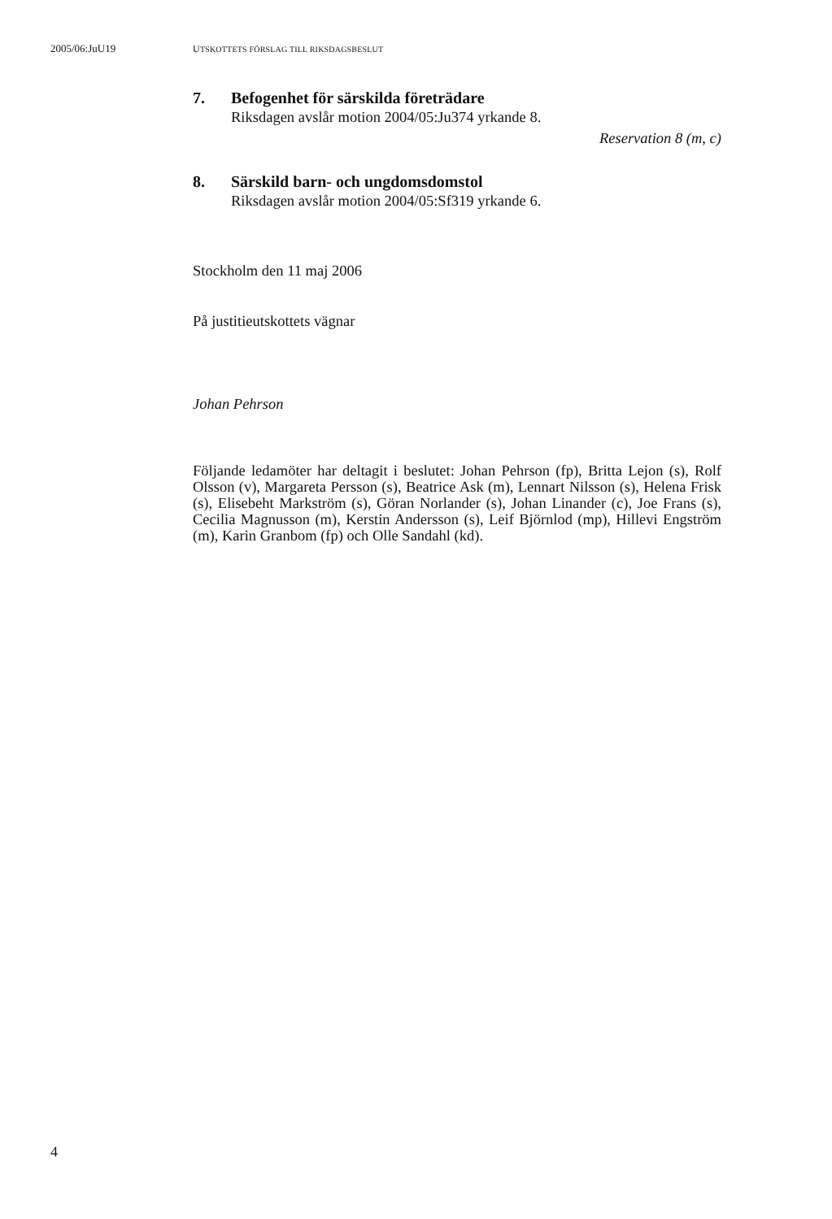2005/06:JuU19 UTSKOTTETS FÖRSLAG TILL RIKSDAGSBESLUT
7. Befogenhet för särskilda företrädare
Riksdagen avslår motion 2004/05:Ju374 yrkande 8.
Reservation 8 (m, c)
8. Särskild barn- och ungdomsdomstol
Riksdagen avslår motion 2004/05:Sf319 yrkande 6.
Stockholm den 11 maj 2006
På justitieutskottets vägnar
Johan Pehrson
Följande ledamöter har deltagit i beslutet: Johan Pehrson (fp), Britta Lejon (s), Rolf Olsson (v), Margareta Persson (s), Beatrice Ask (m), Lennart Nilsson (s), Helena Frisk (s), Elisebeht Markström (s), Göran Norlander (s), Johan Linander (c), Joe Frans (s), Cecilia Magnusson (m), Kerstin Andersson (s), Leif Björnlod (mp), Hillevi Engström (m), Karin Granbom (fp) och Olle Sandahl (kd).
4